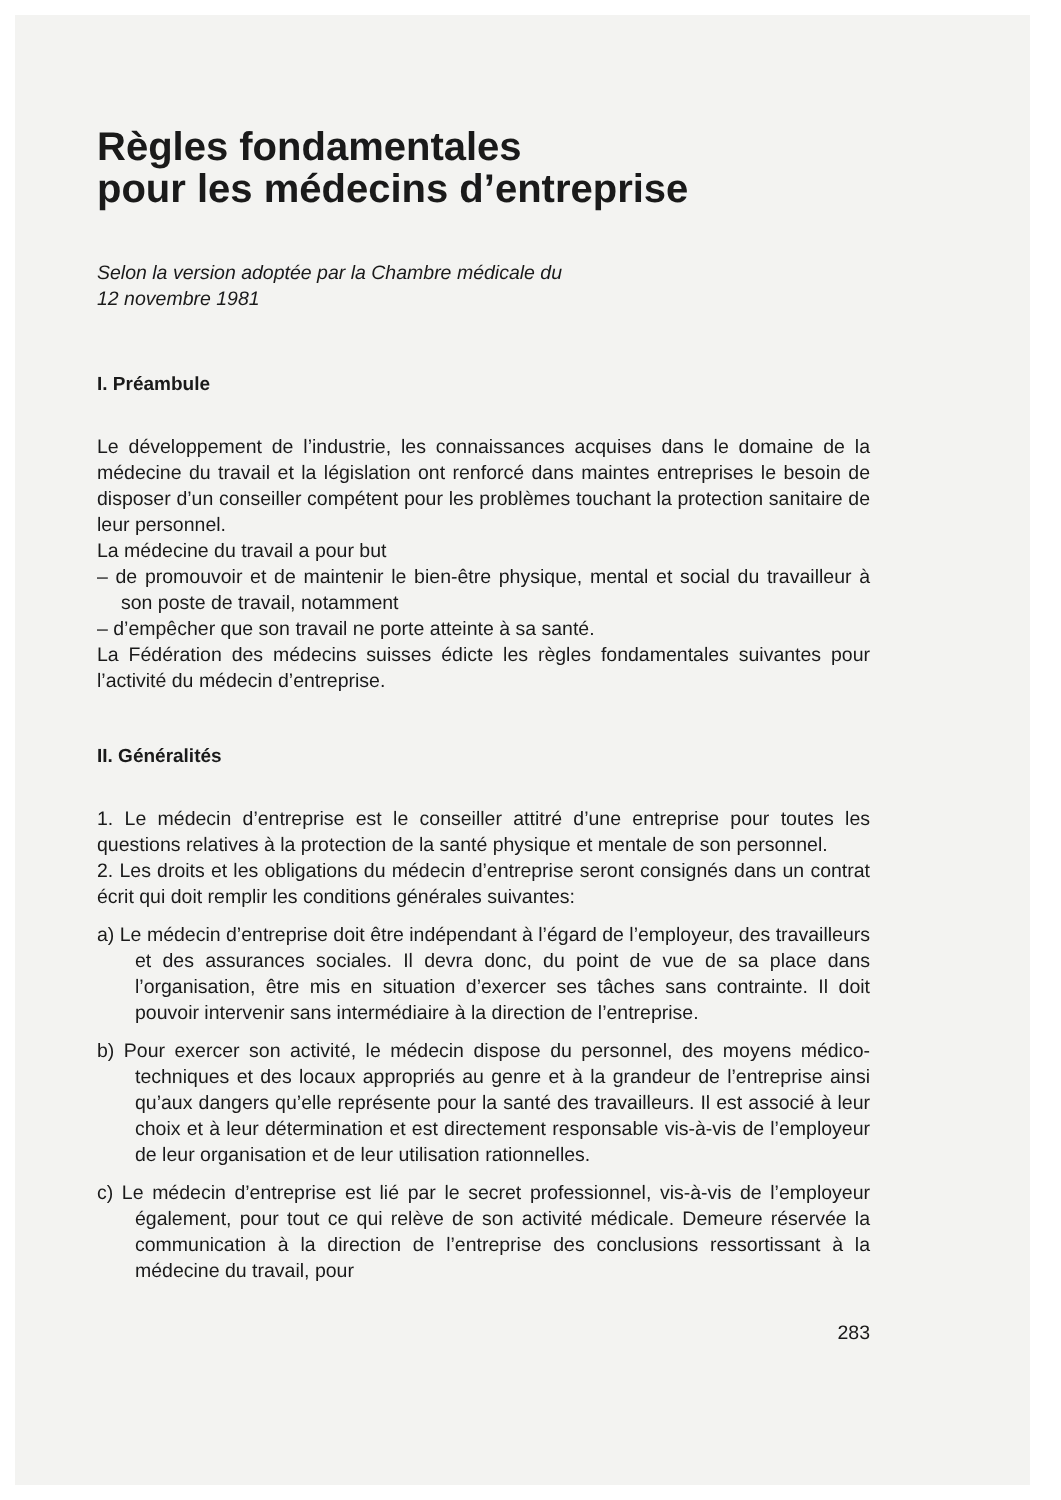Règles fondamentales
pour les médecins d’entreprise
Selon la version adoptée par la Chambre médicale du
12 novembre 1981
I. Préambule
Le développement de l’industrie, les connaissances acquises dans le domaine de la médecine du travail et la législation ont renforcé dans maintes entreprises le besoin de disposer d’un conseiller compétent pour les problèmes touchant la protection sanitaire de leur personnel.
La médecine du travail a pour but
– de promouvoir et de maintenir le bien-être physique, mental et social du travailleur à son poste de travail, notamment
– d’empêcher que son travail ne porte atteinte à sa santé.
La Fédération des médecins suisses édicte les règles fondamentales suivantes pour l’activité du médecin d’entreprise.
II. Généralités
1. Le médecin d’entreprise est le conseiller attitré d’une entreprise pour toutes les questions relatives à la protection de la santé physique et mentale de son personnel.
2. Les droits et les obligations du médecin d’entreprise seront consignés dans un contrat écrit qui doit remplir les conditions générales suivantes:
a) Le médecin d’entreprise doit être indépendant à l’égard de l’employeur, des travailleurs et des assurances sociales. Il devra donc, du point de vue de sa place dans l’organisation, être mis en situation d’exercer ses tâches sans contrainte. Il doit pouvoir intervenir sans intermédiaire à la direction de l’entreprise.
b) Pour exercer son activité, le médecin dispose du personnel, des moyens médico-techniques et des locaux appropriés au genre et à la grandeur de l’entreprise ainsi qu’aux dangers qu’elle représente pour la santé des travailleurs. Il est associé à leur choix et à leur détermination et est directement responsable vis-à-vis de l’employeur de leur organisation et de leur utilisation rationnelles.
c) Le médecin d’entreprise est lié par le secret professionnel, vis-à-vis de l’employeur également, pour tout ce qui relève de son activité médicale. Demeure réservée la communication à la direction de l’entreprise des conclusions ressortissant à la médecine du travail, pour
283